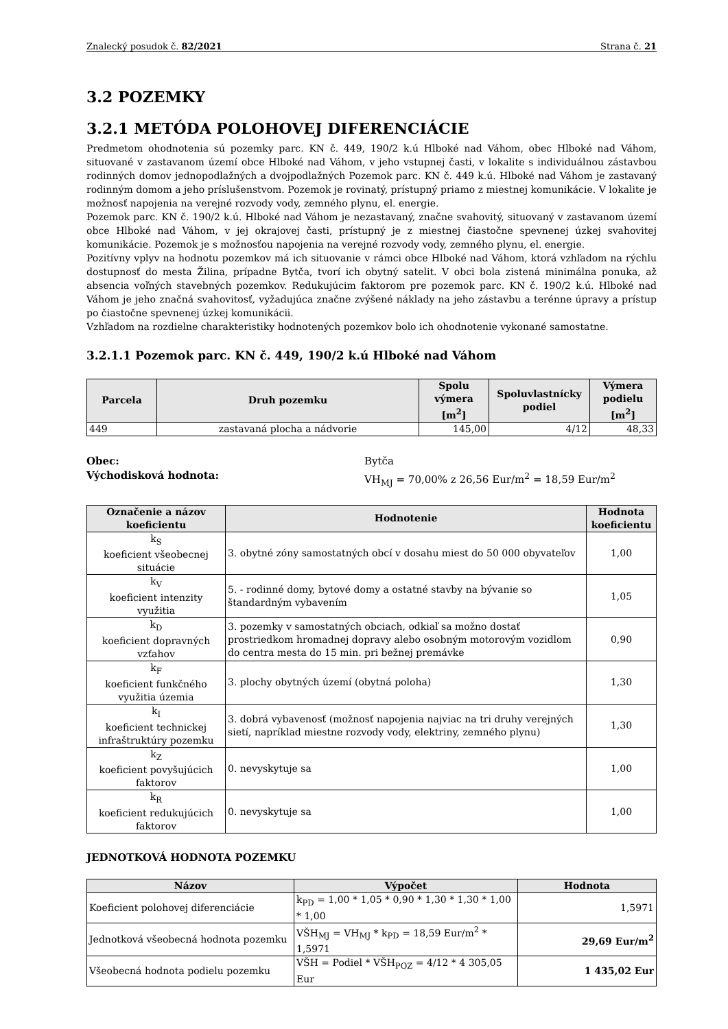Znalecký posudok č. 82/2021 Strana č. 21
3.2 POZEMKY
3.2.1 METÓDA POLOHOVEJ DIFERENCIÁCIE
Predmetom ohodnotenia sú pozemky parc. KN č. 449, 190/2 k.ú Hlboké nad Váhom, obec Hlboké nad Váhom, situované v zastavanom území obce Hlboké nad Váhom, v jeho vstupnej časti, v lokalite s individuálnou zástavbou rodinných domov jednopodlažných a dvojpodlažných Pozemok parc. KN č. 449 k.ú. Hlboké nad Váhom je zastavaný rodinným domom a jeho príslušenstvom. Pozemok je rovinatý, prístupný priamo z miestnej komunikácie. V lokalite je možnosť napojenia na verejné rozvody vody, zemného plynu, el. energie.
Pozemok parc. KN č. 190/2 k.ú. Hlboké nad Váhom je nezastavaný, značne svahovitý, situovaný v zastavanom území obce Hlboké nad Váhom, v jej okrajovej časti, prístupný je z miestnej čiastočne spevnenej úzkej svahovitej komunikácie. Pozemok je s možnosťou napojenia na verejné rozvody vody, zemného plynu, el. energie.
Pozitívny vplyv na hodnotu pozemkov má ich situovanie v rámci obce Hlboké nad Váhom, ktorá vzhľadom na rýchlu dostupnosť do mesta Žilina, prípadne Bytča, tvorí ich obytný satelit. V obci bola zistená minimálna ponuka, až absencia voľných stavebných pozemkov. Redukujúcim faktorom pre pozemok parc. KN č. 190/2 k.ú. Hlboké nad Váhom je jeho značná svahovitosť, vyžadujúca značne zvýšené náklady na jeho zástavbu a terénne úpravy a prístup po čiastočne spevnenej úzkej komunikácii.
Vzhľadom na rozdielne charakteristiky hodnotených pozemkov bolo ich ohodnotenie vykonané samostatne.
3.2.1.1 Pozemok parc. KN č. 449, 190/2 k.ú Hlboké nad Váhom
| Parcela | Druh pozemku | Spolu výmera [m<sup>2</sup>] | Spoluvlastnícky podiel | Výmera podielu [m<sup>2</sup>] |
| --- | --- | --- | --- | --- |
| 449 | zastavaná plocha a nádvorie | 145,00 | 4/12 | 48,33 |
Obec: Bytča Východisková hodnota: VH<sub>MJ</sub> = 70,00% z 26,56 Eur/m<sup>2</sup> = 18,59 Eur/m<sup>2</sup>
| Označenie a názov koeficientu | Hodnotenie | Hodnota koeficientu |
| --- | --- | --- |
| k<sub>S</sub> koeficient všeobecnej situácie | 3. obytné zóny samostatných obcí v dosahu miest do 50 000 obyvateľov | 1,00 |
| k<sub>V</sub> koeficient intenzity využitia | 5. - rodinné domy, bytové domy a ostatné stavby na bývanie so štandardným vybavením | 1,05 |
| k<sub>D</sub> koeficient dopravných vzťahov | 3. pozemky v samostatných obciach, odkiaľ sa možno dostať prostriedkom hromadnej dopravy alebo osobným motorovým vozidlom do centra mesta do 15 min. pri bežnej premávke | 0,90 |
| k<sub>F</sub> koeficient funkčného využitia územia | 3. plochy obytných území (obytná poloha) | 1,30 |
| k<sub>I</sub> koeficient technickej infraštruktúry pozemku | 3. dobrá vybavenosť (možnosť napojenia najviac na tri druhy verejných sietí, napríklad miestne rozvody vody, elektriny, zemného plynu) | 1,30 |
| k<sub>Z</sub> koeficient povyšujúcich faktorov | 0. nevyskytuje sa | 1,00 |
| k<sub>R</sub> koeficient redukujúcich faktorov | 0. nevyskytuje sa | 1,00 |
JEDNOTKOVÁ HODNOTA POZEMKU
| Názov | Výpočet | Hodnota |
| --- | --- | --- |
| Koeficient polohovej diferenciácie | k<sub>PD</sub> = 1,00 * 1,05 * 0,90 * 1,30 * 1,30 * 1,00 * 1,00 | 1,5971 |
| Jednotková všeobecná hodnota pozemku | VŠH<sub>MJ</sub> = VH<sub>MJ</sub> * k<sub>PD</sub> = 18,59 Eur/m<sup>2</sup> * 1,5971 | 29,69 Eur/m<sup>2</sup> |
| Všeobecná hodnota podielu pozemku | VŠH = Podiel * VŠH<sub>POZ</sub> = 4/12 * 4 305,05 Eur | 1 435,02 Eur |